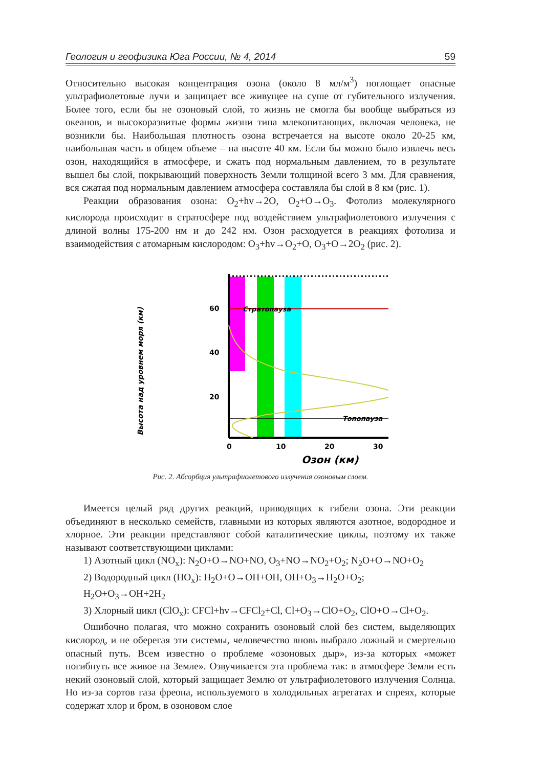Геология и геофизика Юга России, № 4, 2014 59
Относительно высокая концентрация озона (около 8 мл/м<sup>3</sup>) поглощает опасные ультрафиолетовые лучи и защищает все живущее на суше от губительного излучения. Более того, если бы не озоновый слой, то жизнь не смогла бы вообще выбраться из океанов, и высокоразвитые формы жизни типа млекопитающих, включая человека, не возникли бы. Наибольшая плотность озона встречается на высоте около 20-25 км, наибольшая часть в общем объеме – на высоте 40 км. Если бы можно было извлечь весь озон, находящийся в атмосфере, и сжать под нормальным давлением, то в результате вышел бы слой, покрывающий поверхность Земли толщиной всего 3 мм. Для сравнения, вся сжатая под нормальным давлением атмосфера составляла бы слой в 8 км (рис. 1).
Реакции образования озона: O<sub>2</sub>+hv→2O, O<sub>2</sub>+O→O<sub>3</sub>. Фотолиз молекулярного кислорода происходит в стратосфере под воздействием ультрафиолетового излучения с длиной волны 175-200 нм и до 242 нм. Озон расходуется в реакциях фотолиза и взаимодействия с атомарным кислородом: O<sub>3</sub>+hv→O<sub>2</sub>+O, O<sub>3</sub>+O→2O<sub>2</sub> (рис. 2).
Высота над уровнем моря (км)
Стратопауза
Топопауза
60
40
20
0
10
20
30
Озон (км)
Рис. 2. Абсорбция ультрафиолетового излучения озоновым слоем.
Имеется целый ряд других реакций, приводящих к гибели озона. Эти реакции объединяют в несколько семейств, главными из которых являются азотное, водородное и хлорное. Эти реакции представляют собой каталитические циклы, поэтому их также называют соответствующими циклами:
1) Азотный цикл (NO<sub>x</sub>): N<sub>2</sub>O+O→NO+NO, O<sub>3</sub>+NO→NO<sub>2</sub>+O<sub>2</sub>; N<sub>2</sub>O+O→NO+O<sub>2</sub>
2) Водородный цикл (HO<sub>x</sub>): H<sub>2</sub>O+O→OH+OH, OH+O<sub>3</sub>→H<sub>2</sub>O+O<sub>2</sub>;
H<sub>2</sub>O+O<sub>3</sub>→OH+2H<sub>2</sub>
3) Хлорный цикл (ClO<sub>x</sub>): CFCl+hv→CFCl<sub>2</sub>+Cl, Cl+O<sub>3</sub>→ClO+O<sub>2</sub>, ClO+O→Cl+O<sub>2</sub>.
Ошибочно полагая, что можно сохранить озоновый слой без систем, выделяющих кислород, и не оберегая эти системы, человечество вновь выбрало ложный и смертельно опасный путь. Всем известно о проблеме «озоновых дыр», из-за которых «может погибнуть все живое на Земле». Озвучивается эта проблема так: в атмосфере Земли есть некий озоновый слой, который защищает Землю от ультрафиолетового излучения Солнца. Но из-за сортов газа фреона, используемого в холодильных агрегатах и спреях, которые содержат хлор и бром, в озоновом слое